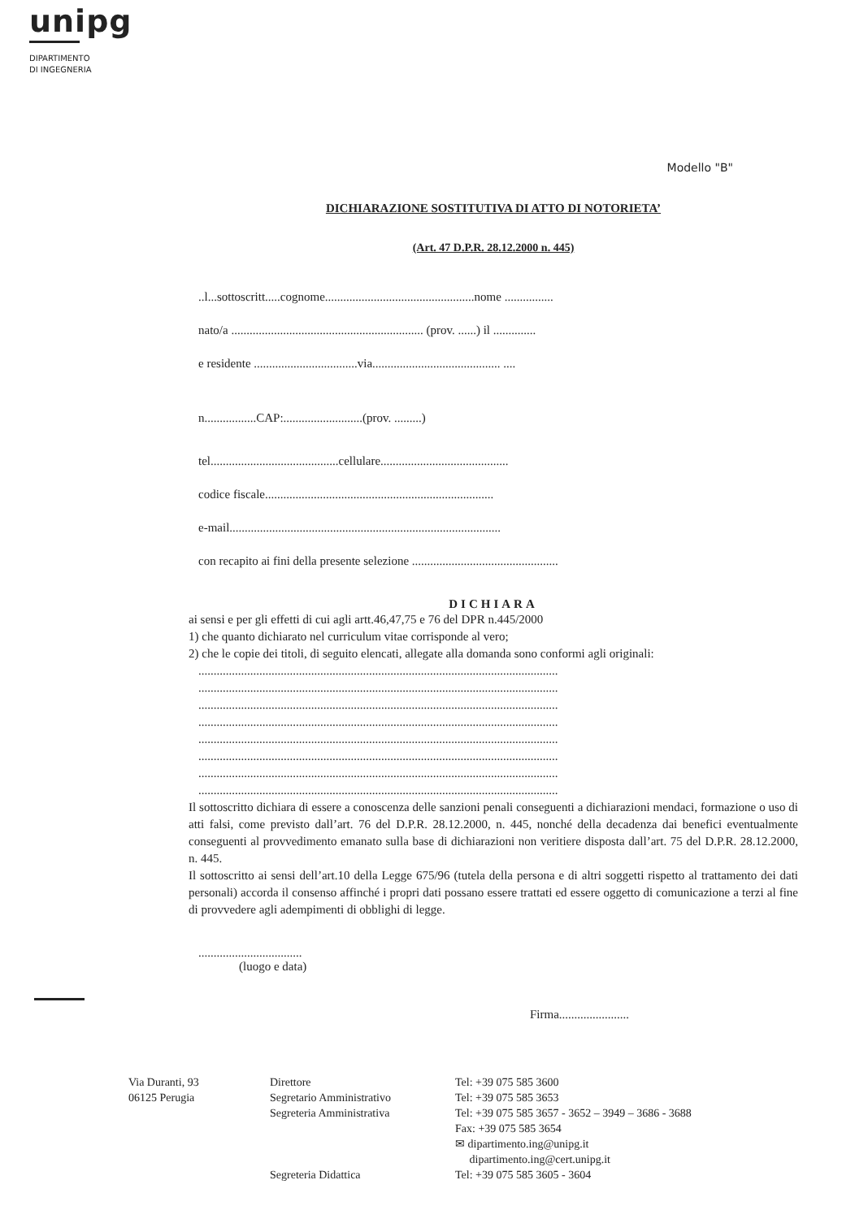unipg
DIPARTIMENTO
DI INGEGNERIA
Modello "B"
DICHIARAZIONE SOSTITUTIVA DI ATTO DI NOTORIETA’
(Art. 47 D.P.R. 28.12.2000 n. 445)
..l...sottoscritt.....cognome.................................................nome ................
nato/a ............................................................... (prov. ......) il ..............
e residente ..................................via.......................................... ....
n.................CAP:..........................(prov. .........)
tel..........................................cellulare..........................................
codice fiscale...........................................................................
e-mail.........................................................................................
con recapito ai fini della presente selezione ................................................
DICHIARA
ai sensi e per gli effetti di cui agli artt.46,47,75 e 76 del DPR n.445/2000
1) che quanto dichiarato nel curriculum vitae corrisponde al vero;
2) che le copie dei titoli, di seguito elencati, allegate alla domanda sono conformi agli originali:
......................................................................................................................
......................................................................................................................
......................................................................................................................
......................................................................................................................
......................................................................................................................
......................................................................................................................
......................................................................................................................
......................................................................................................................
Il sottoscritto dichiara di essere a conoscenza delle sanzioni penali conseguenti a dichiarazioni mendaci, formazione o uso di atti falsi, come previsto dall’art. 76 del D.P.R. 28.12.2000, n. 445, nonché della decadenza dai benefici eventualmente conseguenti al provvedimento emanato sulla base di dichiarazioni non veritiere disposta dall’art. 75 del D.P.R. 28.12.2000, n. 445.
Il sottoscritto ai sensi dell’art.10 della Legge 675/96 (tutela della persona e di altri soggetti rispetto al trattamento dei dati personali) accorda il consenso affinché i propri dati possano essere trattati ed essere oggetto di comunicazione a terzi al fine di provvedere agli adempimenti di obblighi di legge.
..................................
(luogo e data)
Firma.......................
Via Duranti, 93
06125 Perugia
Direttore
Segretario Amministrativo
Segreteria Amministrativa
Segreteria Didattica
Tel: +39 075 585 3600
Tel: +39 075 585 3653
Tel: +39 075 585 3657 - 3652 – 3949 – 3686 - 3688
Fax: +39 075 585 3654
✉ dipartimento.ing@unipg.it
dipartimento.ing@cert.unipg.it
Tel: +39 075 585 3605 - 3604